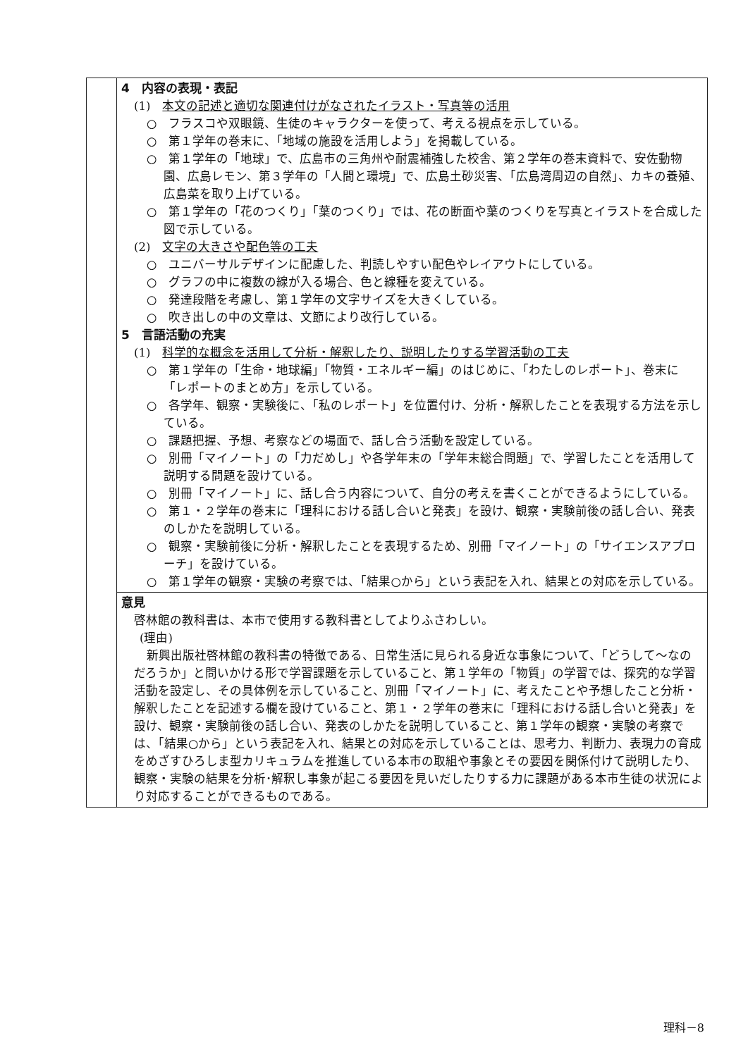| | 4 内容の表現・表記 (1) 本文の記述と適切な関連付けがなされたイラスト・写真等の活用 ○ フラスコや双眼鏡、生徒のキャラクターを使って、考える視点を示している。 ○ 第１学年の巻末に、「地域の施設を活用しよう」を掲載している。 ○ 第１学年の「地球」で、広島市の三角州や耐震補強した校舎、第２学年の巻末資料で、安佐動物園、広島レモン、第３学年の「人間と環境」で、広島土砂災害、「広島湾周辺の自然」、カキの養殖、広島菜を取り上げている。 ○ 第１学年の「花のつくり」「葉のつくり」では、花の断面や葉のつくりを写真とイラストを合成した図で示している。 (2) 文字の大きさや配色等の工夫 ○ ユニバーサルデザインに配慮した、判読しやすい配色やレイアウトにしている。 ○ グラフの中に複数の線が入る場合、色と線種を変えている。 ○ 発達段階を考慮し、第１学年の文字サイズを大きくしている。 ○ 吹き出しの中の文章は、文節により改行している。 5 言語活動の充実 (1) 科学的な概念を活用して分析・解釈したり、説明したりする学習活動の工夫 ○ 第１学年の「生命・地球編」「物質・エネルギー編」のはじめに、「わたしのレポート」、巻末に「レポートのまとめ方」を示している。 ○ 各学年、観察・実験後に、「私のレポート」を位置付け、分析・解釈したことを表現する方法を示している。 ○ 課題把握、予想、考察などの場面で、話し合う活動を設定している。 ○ 別冊「マイノート」の「力だめし」や各学年末の「学年末総合問題」で、学習したことを活用して説明する問題を設けている。 ○ 別冊「マイノート」に、話し合う内容について、自分の考えを書くことができるようにしている。 ○ 第１・２学年の巻末に「理科における話し合いと発表」を設け、観察・実験前後の話し合い、発表のしかたを説明している。 ○ 観察・実験前後に分析・解釈したことを表現するため、別冊「マイノート」の「サイエンスアプローチ」を設けている。 ○ 第１学年の観察・実験の考察では、「結果○から」という表記を入れ、結果との対応を示している。 |
| | 意見 啓林館の教科書は、本市で使用する教科書としてよりふさわしい。 (理由) 新興出版社啓林館の教科書の特徴である、日常生活に見られる身近な事象について、「どうして～なのだろうか」と問いかける形で学習課題を示していること、第１学年の「物質」の学習では、探究的な学習活動を設定し、その具体例を示していること、別冊「マイノート」に、考えたことや予想したこと分析・解釈したことを記述する欄を設けていること、第１・２学年の巻末に「理科における話し合いと発表」を設け、観察・実験前後の話し合い、発表のしかたを説明していること、第１学年の観察・実験の考察では、「結果○から」という表記を入れ、結果との対応を示していることは、思考力、判断力、表現力の育成をめざすひろしま型カリキュラムを推進している本市の取組や事象とその要因を関係付けて説明したり、観察・実験の結果を分析･解釈し事象が起こる要因を見いだしたりする力に課題がある本市生徒の状況により対応することができるものである。 |
理科－8